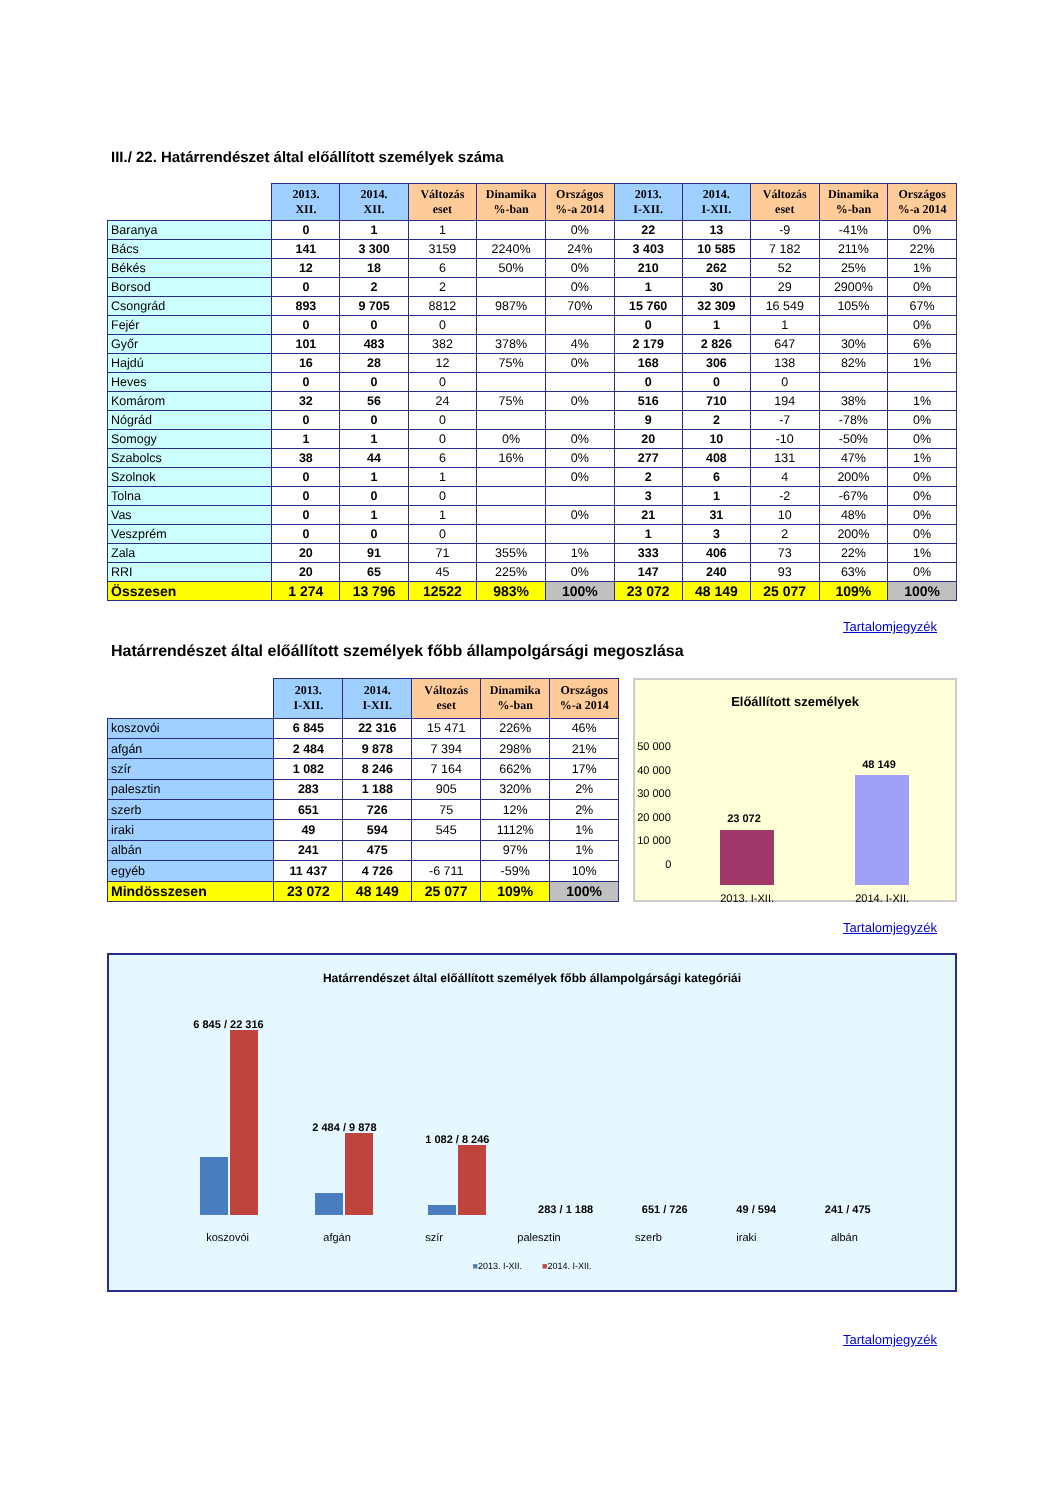III./ 22. Határrendészet által előállított személyek száma
| | 2013. XII. | 2014. XII. | Változás eset | Dinamika %-ban | Országos %-a 2014 | 2013. I-XII. | 2014. I-XII. | Változás eset | Dinamika %-ban | Országos %-a 2014 |
| --- | --- | --- | --- | --- | --- | --- | --- | --- | --- | --- |
| Baranya | 0 | 1 | 1 | | 0% | 22 | 13 | -9 | -41% | 0% |
| Bács | 141 | 3 300 | 3159 | 2240% | 24% | 3 403 | 10 585 | 7 182 | 211% | 22% |
| Békés | 12 | 18 | 6 | 50% | 0% | 210 | 262 | 52 | 25% | 1% |
| Borsod | 0 | 2 | 2 | | 0% | 1 | 30 | 29 | 2900% | 0% |
| Csongrád | 893 | 9 705 | 8812 | 987% | 70% | 15 760 | 32 309 | 16 549 | 105% | 67% |
| Fejér | 0 | 0 | 0 | | | 0 | 1 | 1 | | 0% |
| Győr | 101 | 483 | 382 | 378% | 4% | 2 179 | 2 826 | 647 | 30% | 6% |
| Hajdú | 16 | 28 | 12 | 75% | 0% | 168 | 306 | 138 | 82% | 1% |
| Heves | 0 | 0 | 0 | | | 0 | 0 | 0 | | |
| Komárom | 32 | 56 | 24 | 75% | 0% | 516 | 710 | 194 | 38% | 1% |
| Nógrád | 0 | 0 | 0 | | | 9 | 2 | -7 | -78% | 0% |
| Somogy | 1 | 1 | 0 | 0% | 0% | 20 | 10 | -10 | -50% | 0% |
| Szabolcs | 38 | 44 | 6 | 16% | 0% | 277 | 408 | 131 | 47% | 1% |
| Szolnok | 0 | 1 | 1 | | 0% | 2 | 6 | 4 | 200% | 0% |
| Tolna | 0 | 0 | 0 | | | 3 | 1 | -2 | -67% | 0% |
| Vas | 0 | 1 | 1 | | 0% | 21 | 31 | 10 | 48% | 0% |
| Veszprém | 0 | 0 | 0 | | | 1 | 3 | 2 | 200% | 0% |
| Zala | 20 | 91 | 71 | 355% | 1% | 333 | 406 | 73 | 22% | 1% |
| RRI | 20 | 65 | 45 | 225% | 0% | 147 | 240 | 93 | 63% | 0% |
| Összesen | 1 274 | 13 796 | 12522 | 983% | 100% | 23 072 | 48 149 | 25 077 | 109% | 100% |
Tartalomjegyzék
Határrendészet által előállított személyek főbb állampolgársági megoszlása
| | 2013. I-XII. | 2014. I-XII. | Változás eset | Dinamika %-ban | Országos %-a 2014 |
| --- | --- | --- | --- | --- | --- |
| koszovói | 6 845 | 22 316 | 15 471 | 226% | 46% |
| afgán | 2 484 | 9 878 | 7 394 | 298% | 21% |
| szír | 1 082 | 8 246 | 7 164 | 662% | 17% |
| palesztin | 283 | 1 188 | 905 | 320% | 2% |
| szerb | 651 | 726 | 75 | 12% | 2% |
| iraki | 49 | 594 | 545 | 1112% | 1% |
| albán | 241 | 475 | | 97% | 1% |
| egyéb | 11 437 | 4 726 | -6 711 | -59% | 10% |
| Mindösszesen | 23 072 | 48 149 | 25 077 | 109% | 100% |
Előállított személyek
50 000
40 000
30 000
20 000
10 000
0
23 072
48 149
2013. I-XII. 2014. I-XII.
Tartalomjegyzék
Határrendészet által előállított személyek főbb állampolgársági kategóriái
6 845 / 22 316
2 484 / 9 878
1 082 / 8 246
283 / 1 188
651 / 726
49 / 594
241 / 475
koszovói afgán szír palesztin szerb iraki albán
■2013. I-XII. ■2014. I-XII.
Tartalomjegyzék